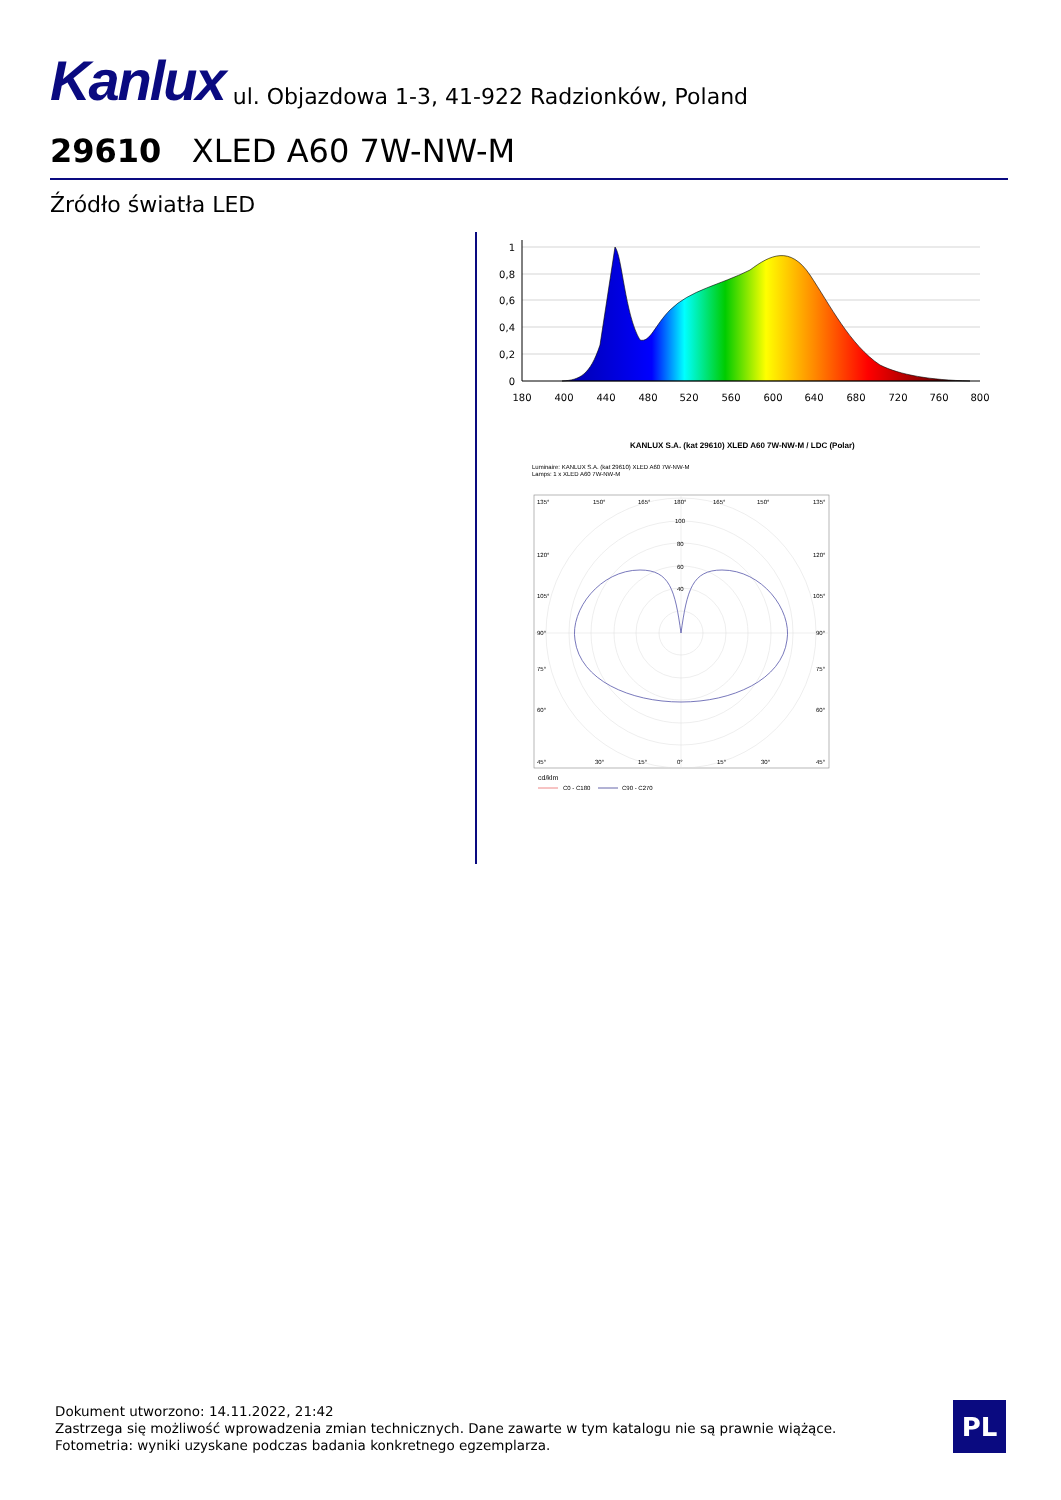Kanlux ul. Objazdowa 1-3, 41-922 Radzionków, Poland
29610 XLED A60 7W-NW-M
Źródło światła LED
1
0,8
0,6
0,4
0,2
0
180
400
440
480
520
560
600
640
680
720
760
800
KANLUX S.A. (kat 29610) XLED A60 7W-NW-M / LDC (Polar)
Luminaire: KANLUX S.A. (kat 29610) XLED A60 7W-NW-M
Lamps: 1 x XLED A60 7W-NW-M
135°
150°
165°
180°
165°
150°
135°
100
80
60
40
120°
120°
105°
105°
90°
90°
75°
75°
60°
60°
45°
30°
15°
0°
15°
30°
45°
cd/klm
C0 - C180
C90 - C270
Dokument utworzono: 14.11.2022, 21:42
Zastrzega się możliwość wprowadzenia zmian technicznych. Dane zawarte w tym katalogu nie są prawnie wiążące.
Fotometria: wyniki uzyskane podczas badania konkretnego egzemplarza.
PL